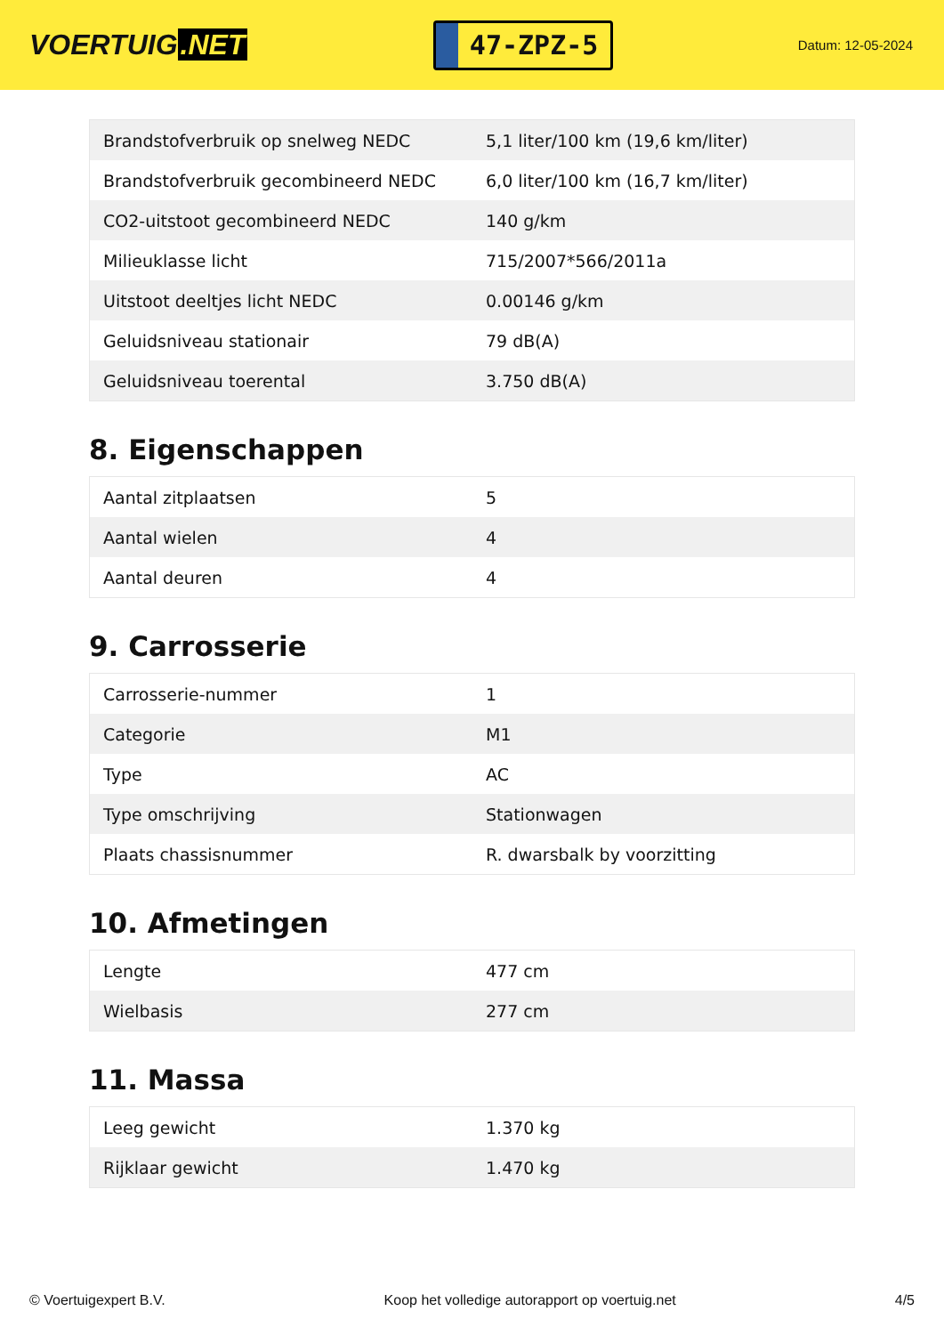VOERTUIG.NET
47-ZPZ-5
Datum: 12-05-2024
| Brandstofverbruik op snelweg NEDC | 5,1 liter/100 km (19,6 km/liter) |
| Brandstofverbruik gecombineerd NEDC | 6,0 liter/100 km (16,7 km/liter) |
| CO2-uitstoot gecombineerd NEDC | 140 g/km |
| Milieuklasse licht | 715/2007*566/2011a |
| Uitstoot deeltjes licht NEDC | 0.00146 g/km |
| Geluidsniveau stationair | 79 dB(A) |
| Geluidsniveau toerental | 3.750 dB(A) |
8. Eigenschappen
| Aantal zitplaatsen | 5 |
| Aantal wielen | 4 |
| Aantal deuren | 4 |
9. Carrosserie
| Carrosserie-nummer | 1 |
| Categorie | M1 |
| Type | AC |
| Type omschrijving | Stationwagen |
| Plaats chassisnummer | R. dwarsbalk by voorzitting |
10. Afmetingen
| Lengte | 477 cm |
| Wielbasis | 277 cm |
11. Massa
| Leeg gewicht | 1.370 kg |
| Rijklaar gewicht | 1.470 kg |
© Voertuigexpert B.V. Koop het volledige autorapport op voertuig.net 4/5